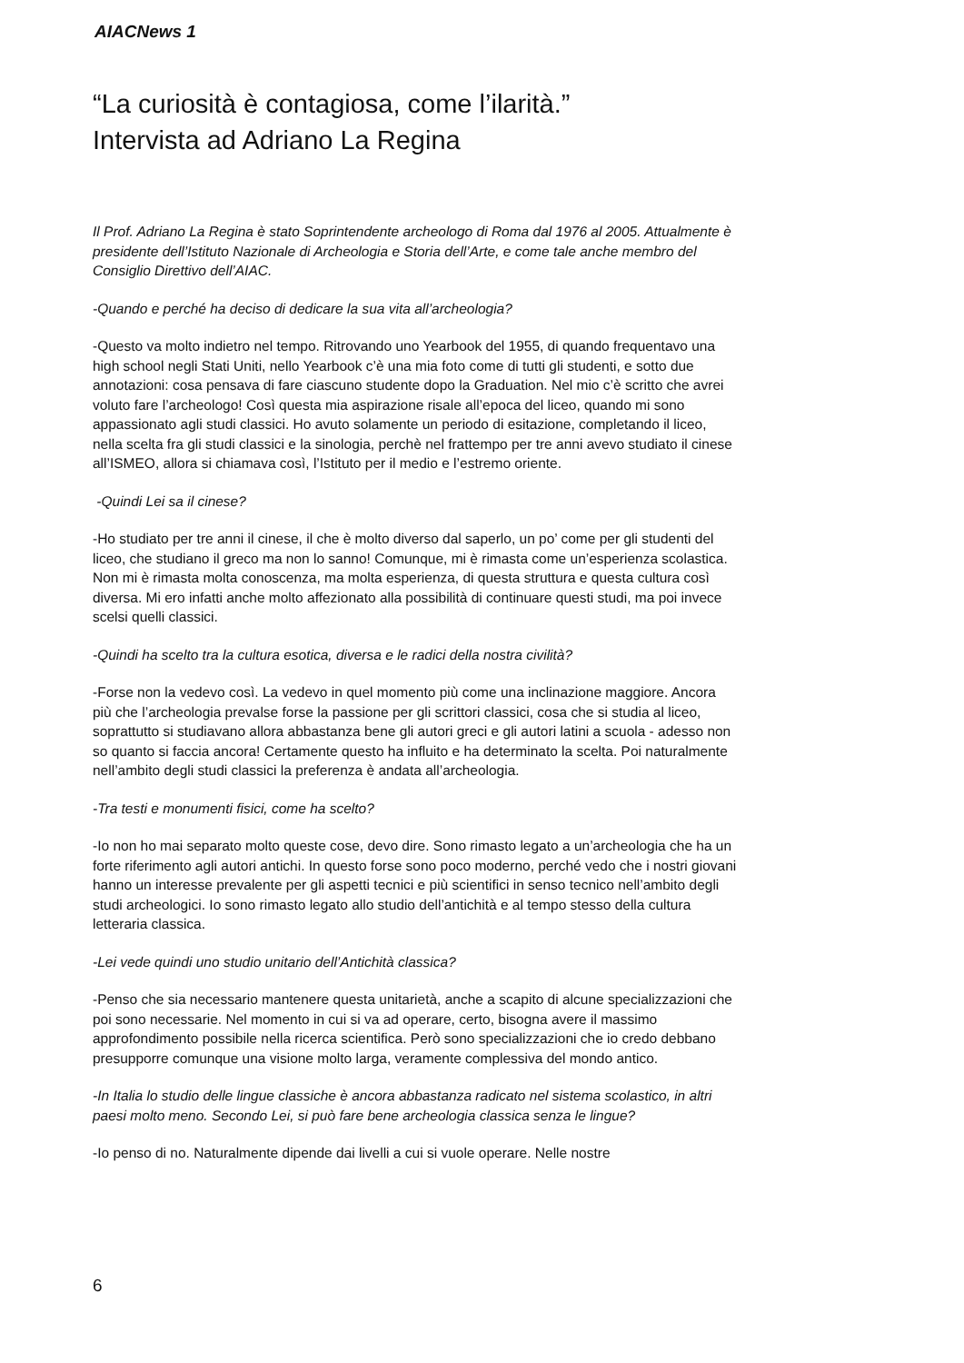AIACNews 1
“La curiosità è contagiosa, come l’ilarità.”
Intervista ad Adriano La Regina
Il Prof. Adriano La Regina è stato Soprintendente archeologo di Roma dal 1976 al 2005. Attualmente è presidente dell’Istituto Nazionale di Archeologia e Storia dell’Arte, e come tale anche membro del Consiglio Direttivo dell’AIAC.
-Quando e perché ha deciso di dedicare la sua vita all’archeologia?
-Questo va molto indietro nel tempo. Ritrovando uno Yearbook del 1955, di quando frequentavo una high school negli Stati Uniti, nello Yearbook c’è una mia foto come di tutti gli studenti, e sotto due annotazioni: cosa pensava di fare ciascuno studente dopo la Graduation. Nel mio c’è scritto che avrei voluto fare l’archeologo! Così questa mia aspirazione risale all’epoca del liceo, quando mi sono appassionato agli studi classici. Ho avuto solamente un periodo di esitazione, completando il liceo, nella scelta fra gli studi classici e la sinologia, perchè nel frattempo per tre anni avevo studiato il cinese all’ISMEO, allora si chiamava così, l’Istituto per il medio e l’estremo oriente.
-Quindi Lei sa il cinese?
-Ho studiato per tre anni il cinese, il che è molto diverso dal saperlo, un po’ come per gli studenti del liceo, che studiano il greco ma non lo sanno! Comunque, mi è rimasta come un’esperienza scolastica. Non mi è rimasta molta conoscenza, ma molta esperienza, di questa struttura e questa cultura così diversa. Mi ero infatti anche molto affezionato alla possibilità di continuare questi studi, ma poi invece scelsi quelli classici.
-Quindi ha scelto tra la cultura esotica, diversa e le radici della nostra civilità?
-Forse non la vedevo così. La vedevo in quel momento più come una inclinazione maggiore. Ancora più che l’archeologia prevalse forse la passione per gli scrittori classici, cosa che si studia al liceo, soprattutto si studiavano allora abbastanza bene gli autori greci e gli autori latini a scuola - adesso non so quanto si faccia ancora! Certamente questo ha influito e ha determinato la scelta. Poi naturalmente nell’ambito degli studi classici la preferenza è andata all’archeologia.
-Tra testi e monumenti fisici, come ha scelto?
-Io non ho mai separato molto queste cose, devo dire. Sono rimasto legato a un’archeologia che ha un forte riferimento agli autori antichi. In questo forse sono poco moderno, perché vedo che i nostri giovani hanno un interesse prevalente per gli aspetti tecnici e più scientifici in senso tecnico nell’ambito degli studi archeologici. Io sono rimasto legato allo studio dell’antichità e al tempo stesso della cultura letteraria classica.
-Lei vede quindi uno studio unitario dell’Antichità classica?
-Penso che sia necessario mantenere questa unitarietà, anche a scapito di alcune specializzazioni che poi sono necessarie. Nel momento in cui si va ad operare, certo, bisogna avere il massimo approfondimento possibile nella ricerca scientifica. Però sono specializzazioni che io credo debbano presupporre comunque una visione molto larga, veramente complessiva del mondo antico.
-In Italia lo studio delle lingue classiche è ancora abbastanza radicato nel sistema scolastico, in altri paesi molto meno. Secondo Lei, si può fare bene archeologia classica senza le lingue?
-Io penso di no. Naturalmente dipende dai livelli a cui si vuole operare. Nelle nostre
6